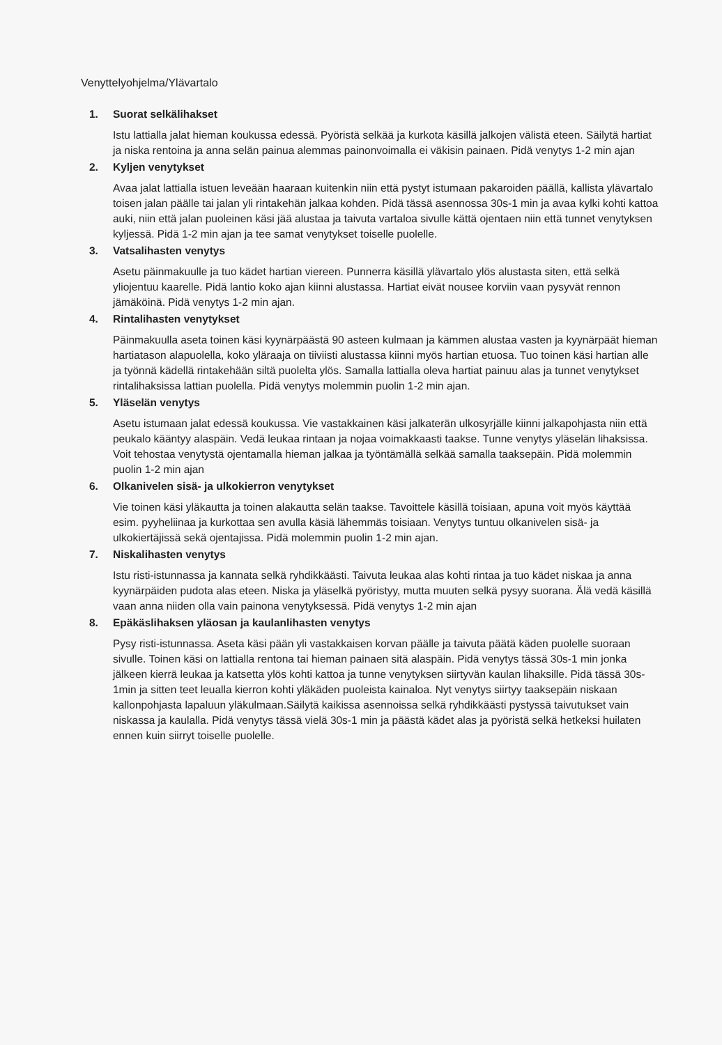Venyttelyohjelma/Ylävartalo
1. Suorat selkälihakset
Istu lattialla jalat hieman koukussa edessä. Pyöristä selkää ja kurkota käsillä jalkojen välistä eteen. Säilytä hartiat ja niska rentoina ja anna selän painua alemmas painonvoimalla ei väkisin painaen. Pidä venytys 1-2 min ajan
2. Kyljen venytykset
Avaa jalat lattialla istuen leveään haaraan kuitenkin niin että pystyt istumaan pakaroiden päällä, kallista ylävartalo toisen jalan päälle tai jalan yli rintakehän jalkaa kohden. Pidä tässä asennossa 30s-1 min ja avaa kylki kohti kattoa auki, niin että jalan puoleinen käsi jää alustaa ja taivuta vartaloa sivulle kättä ojentaen niin että tunnet venytyksen kyljessä. Pidä 1-2 min ajan ja tee samat venytykset toiselle puolelle.
3. Vatsalihasten venytys
Asetu päinmakuulle ja tuo kädet hartian viereen. Punnerra käsillä ylävartalo ylös alustasta siten, että selkä yliojentuu kaarelle. Pidä lantio koko ajan kiinni alustassa. Hartiat eivät nousee korviin vaan pysyvät rennon jämäköinä. Pidä venytys 1-2 min ajan.
4. Rintalihasten venytykset
Päinmakuulla aseta toinen käsi kyynärpäästä 90 asteen kulmaan ja kämmen alustaa vasten ja kyynärpäät hieman hartiatason alapuolella, koko yläraaja on tiiviisti alustassa kiinni myös hartian etuosa. Tuo toinen käsi hartian alle ja työnnä kädellä rintakehään siltä puolelta ylös. Samalla lattialla oleva hartiat painuu alas ja tunnet venytykset rintalihaksissa lattian puolella. Pidä venytys molemmin puolin 1-2 min ajan.
5. Yläselän venytys
Asetu istumaan jalat edessä koukussa. Vie vastakkainen käsi jalkaterän ulkosyrjälle kiinni jalkapohjasta niin että peukalo kääntyy alaspäin. Vedä leukaa rintaan ja nojaa voimakkaasti taakse. Tunne venytys yläselän lihaksissa. Voit tehostaa venytystä ojentamalla hieman jalkaa ja työntämällä selkää samalla taaksepäin. Pidä molemmin puolin 1-2 min ajan
6. Olkanivelen sisä- ja ulkokierron venytykset
Vie toinen käsi yläkautta ja toinen alakautta selän taakse. Tavoittele käsillä toisiaan, apuna voit myös käyttää esim. pyyheliinaa ja kurkottaa sen avulla käsiä lähemmäs toisiaan. Venytys tuntuu olkanivelen sisä- ja ulkokiertäjissä sekä ojentajissa. Pidä molemmin puolin 1-2 min ajan.
7. Niskalihasten venytys
Istu risti-istunnassa ja kannata selkä ryhdikkäästi. Taivuta leukaa alas kohti rintaa ja tuo kädet niskaa ja anna kyynärpäiden pudota alas eteen. Niska ja yläselkä pyöristyy, mutta muuten selkä pysyy suorana. Älä vedä käsillä vaan anna niiden olla vain painona venytyksessä. Pidä venytys 1-2 min ajan
8. Epäkäslihaksen yläosan ja kaulanlihasten venytys
Pysy risti-istunnassa. Aseta käsi pään yli vastakkaisen korvan päälle ja taivuta päätä käden puolelle suoraan sivulle. Toinen käsi on lattialla rentona tai hieman painaen sitä alaspäin. Pidä venytys tässä 30s-1 min jonka jälkeen kierrä leukaa ja katsetta ylös kohti kattoa ja tunne venytyksen siirtyvän kaulan lihaksille. Pidä tässä 30s- 1min ja sitten teet leualla kierron kohti yläkäden puoleista kainaloa. Nyt venytys siirtyy taaksepäin niskaan kallonpohjasta lapaluun yläkulmaan.Säilytä kaikissa asennoissa selkä ryhdikkäästi pystyssä taivutukset vain niskassa ja kaulalla. Pidä venytys tässä vielä 30s-1 min ja päästä kädet alas ja pyöristä selkä hetkeksi huilaten ennen kuin siirryt toiselle puolelle.